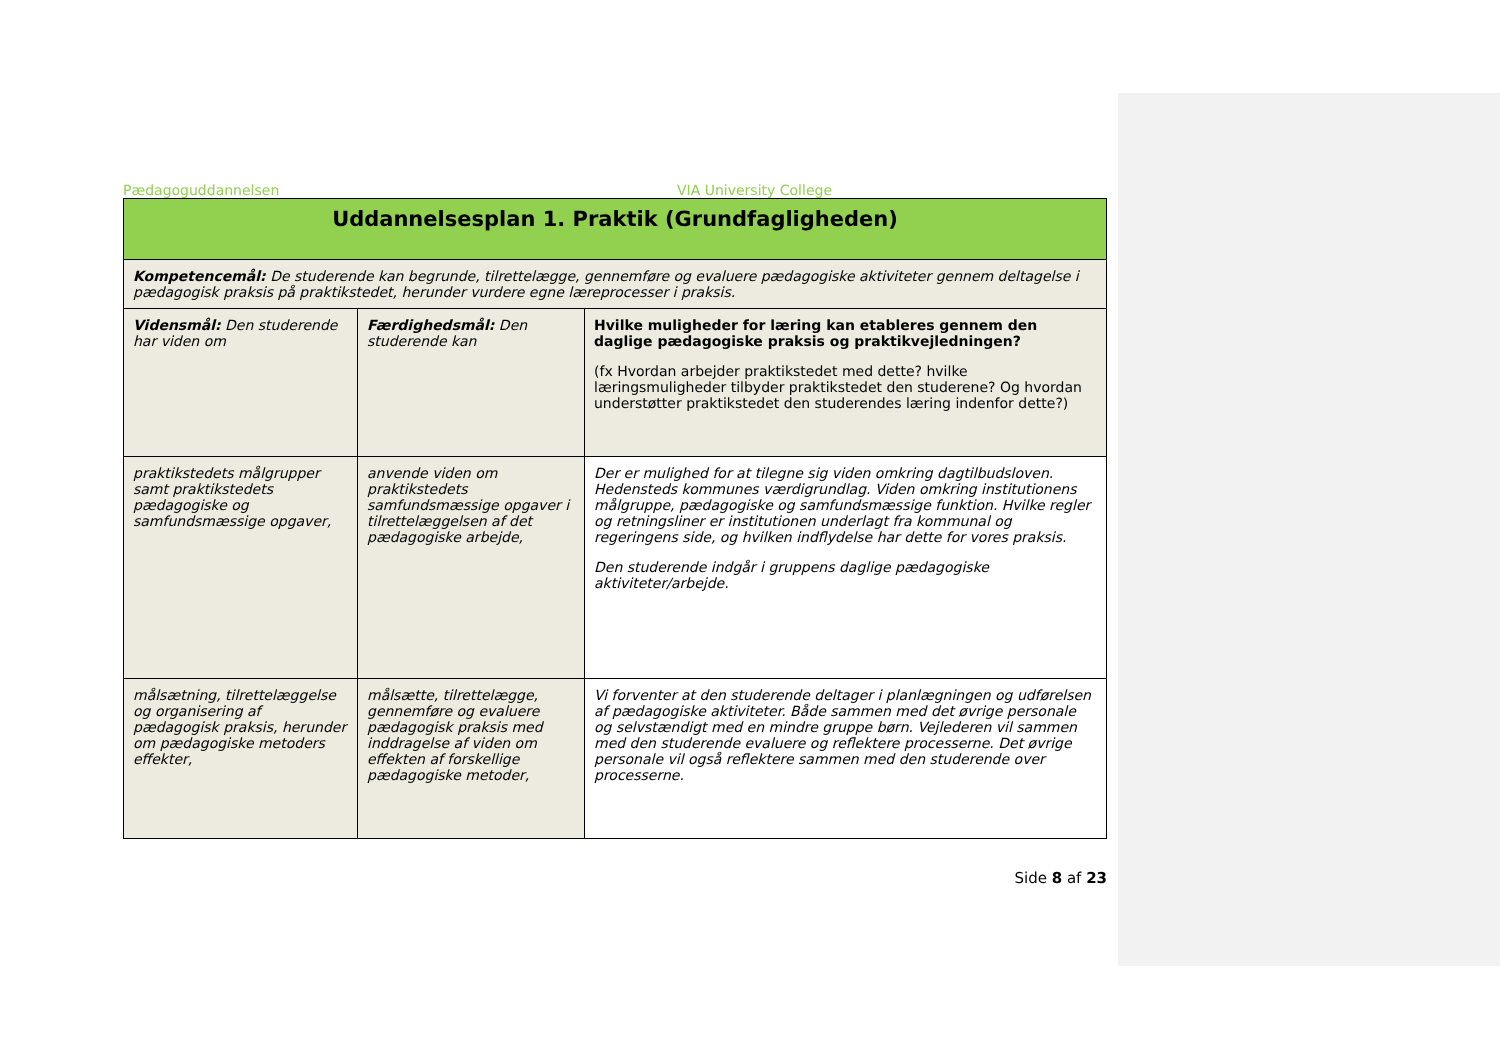Pædagoguddannelsen VIA University College
| Uddannelsesplan 1. Praktik (Grundfagligheden) | | |
| --- | --- | --- |
| Kompetencemål: De studerende kan begrunde, tilrettelægge, gennemføre og evaluere pædagogiske aktiviteter gennem deltagelse i pædagogisk praksis på praktikstedet, herunder vurdere egne læreprocesser i praksis. | | |
| Vidensmål: Den studerende har viden om | Færdighedsmål: Den studerende kan | Hvilke muligheder for læring kan etableres gennem den daglige pædagogiske praksis og praktikvejledningen? (fx Hvordan arbejder praktikstedet med dette? hvilke læringsmuligheder tilbyder praktikstedet den studerene? Og hvordan understøtter praktikstedet den studerendes læring indenfor dette?) |
| praktikstedets målgrupper samt praktikstedets pædagogiske og samfundsmæssige opgaver, | anvende viden om praktikstedets samfundsmæssige opgaver i tilrettelæggelsen af det pædagogiske arbejde, | Der er mulighed for at tilegne sig viden omkring dagtilbudsloven. Hedensteds kommunes værdigrundlag. Viden omkring institutionens målgruppe, pædagogiske og samfundsmæssige funktion. Hvilke regler og retningsliner er institutionen underlagt fra kommunal og regeringens side, og hvilken indflydelse har dette for vores praksis. Den studerende indgår i gruppens daglige pædagogiske aktiviteter/arbejde. |
| målsætning, tilrettelæggelse og organisering af pædagogisk praksis, herunder om pædagogiske metoders effekter, | målsætte, tilrettelægge, gennemføre og evaluere pædagogisk praksis med inddragelse af viden om effekten af forskellige pædagogiske metoder, | Vi forventer at den studerende deltager i planlægningen og udførelsen af pædagogiske aktiviteter. Både sammen med det øvrige personale og selvstændigt med en mindre gruppe børn. Vejlederen vil sammen med den studerende evaluere og reflektere processerne. Det øvrige personale vil også reflektere sammen med den studerende over processerne. |
Side 8 af 23